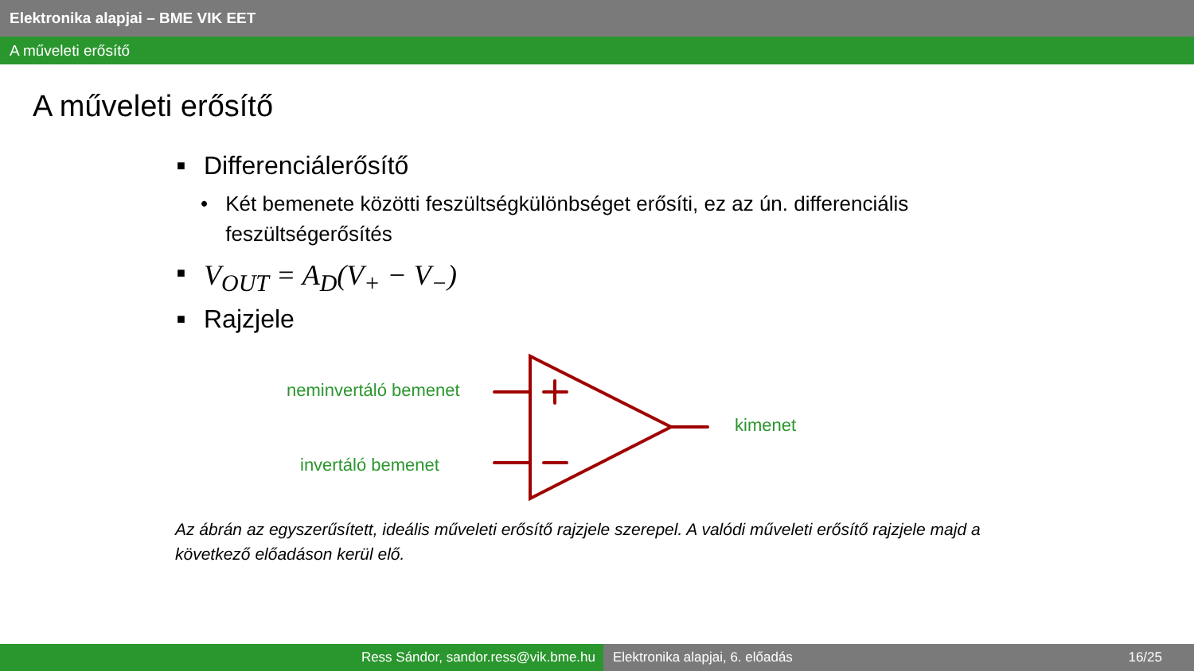Elektronika alapjai – BME VIK EET
A műveleti erősítő
A műveleti erősítő
■ Differenciálerősítő
• Két bemenete közötti feszültségkülönbséget erősíti, ez az ún. differenciális feszültségerősítés
■ V<sub>OUT</sub> = A<sub>D</sub>(V<sub>+</sub> − V<sub>−</sub>)
■ Rajzjele
neminvertáló bemenet
invertáló bemenet
kimenet
Az ábrán az egyszerűsített, ideális műveleti erősítő rajzjele szerepel. A valódi műveleti erősítő rajzjele majd a következő előadáson kerül elő.
Ress Sándor, sandor.ress@vik.bme.hu Elektronika alapjai, 6. előadás 16/25